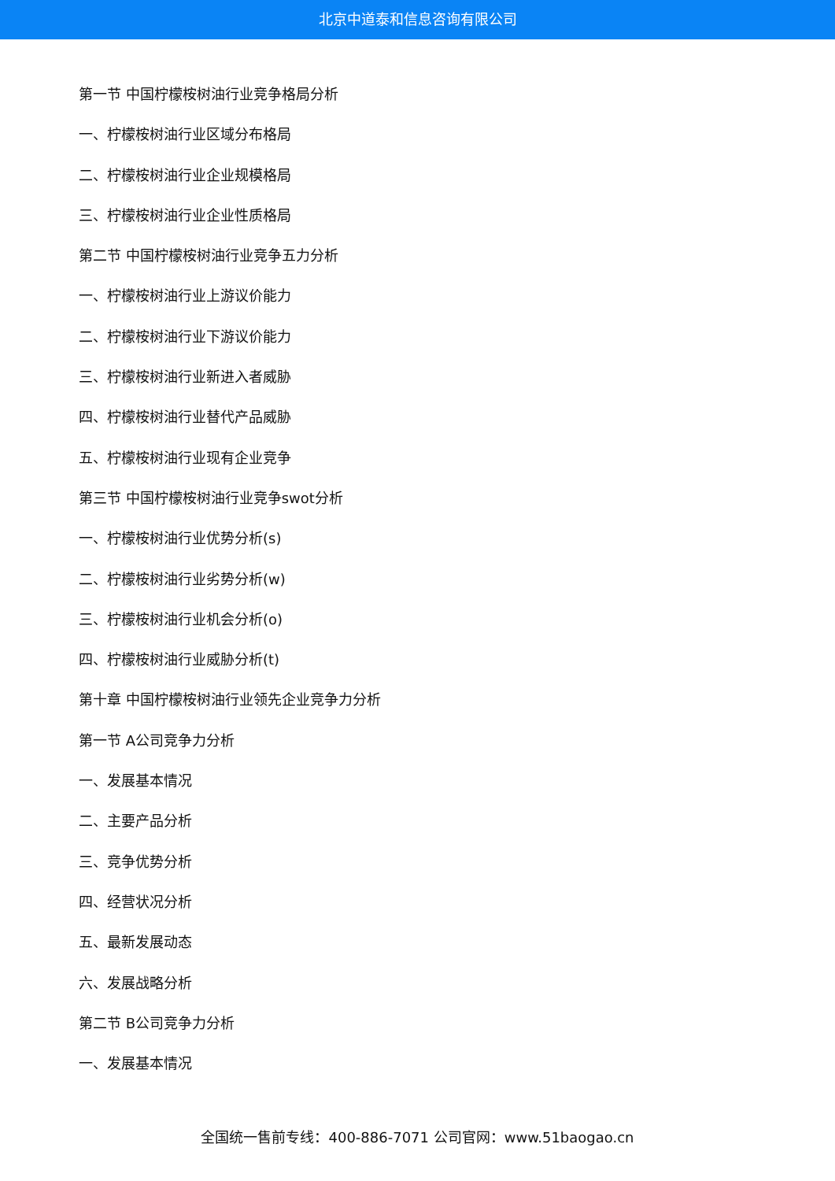北京中道泰和信息咨询有限公司
第一节 中国柠檬桉树油行业竞争格局分析
一、柠檬桉树油行业区域分布格局
二、柠檬桉树油行业企业规模格局
三、柠檬桉树油行业企业性质格局
第二节 中国柠檬桉树油行业竞争五力分析
一、柠檬桉树油行业上游议价能力
二、柠檬桉树油行业下游议价能力
三、柠檬桉树油行业新进入者威胁
四、柠檬桉树油行业替代产品威胁
五、柠檬桉树油行业现有企业竞争
第三节 中国柠檬桉树油行业竞争swot分析
一、柠檬桉树油行业优势分析(s)
二、柠檬桉树油行业劣势分析(w)
三、柠檬桉树油行业机会分析(o)
四、柠檬桉树油行业威胁分析(t)
第十章 中国柠檬桉树油行业领先企业竞争力分析
第一节 A公司竞争力分析
一、发展基本情况
二、主要产品分析
三、竞争优势分析
四、经营状况分析
五、最新发展动态
六、发展战略分析
第二节 B公司竞争力分析
一、发展基本情况
全国统一售前专线：400-886-7071 公司官网：www.51baogao.cn